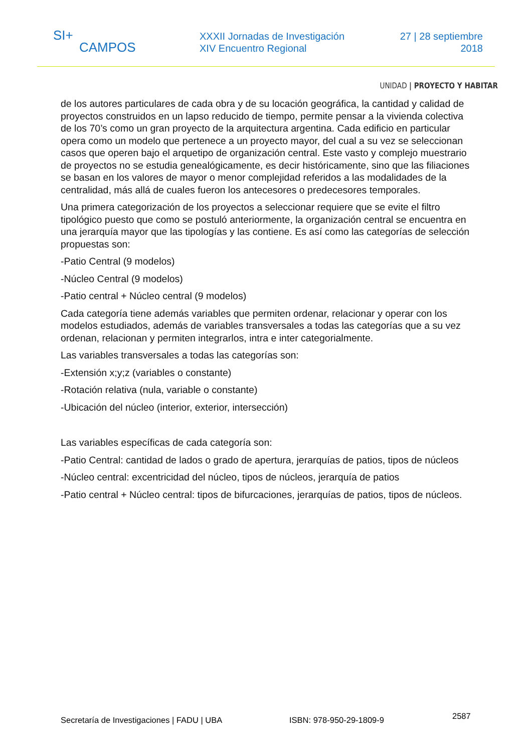SI+
CAMPOS
XXXII Jornadas de Investigación
XIV Encuentro Regional
27 | 28 septiembre
2018
UNIDAD | PROYECTO Y HABITAR
de los autores particulares de cada obra y de su locación geográfica, la cantidad y calidad de proyectos construidos en un lapso reducido de tiempo, permite pensar a la vivienda colectiva de los 70’s como un gran proyecto de la arquitectura argentina. Cada edificio en particular opera como un modelo que pertenece a un proyecto mayor, del cual a su vez se seleccionan casos que operen bajo el arquetipo de organización central. Este vasto y complejo muestrario de proyectos no se estudia genealógicamente, es decir históricamente, sino que las filiaciones se basan en los valores de mayor o menor complejidad referidos a las modalidades de la centralidad, más allá de cuales fueron los antecesores o predecesores temporales.
Una primera categorización de los proyectos a seleccionar requiere que se evite el filtro tipológico puesto que como se postuló anteriormente, la organización central se encuentra en una jerarquía mayor que las tipologías y las contiene. Es así como las categorías de selección propuestas son:
-Patio Central (9 modelos)
-Núcleo Central (9 modelos)
-Patio central + Núcleo central (9 modelos)
Cada categoría tiene además variables que permiten ordenar, relacionar y operar con los modelos estudiados, además de variables transversales a todas las categorías que a su vez ordenan, relacionan y permiten integrarlos, intra e inter categorialmente.
Las variables transversales a todas las categorías son:
-Extensión x;y;z (variables o constante)
-Rotación relativa (nula, variable o constante)
-Ubicación del núcleo (interior, exterior, intersección)
Las variables específicas de cada categoría son:
-Patio Central: cantidad de lados o grado de apertura, jerarquías de patios, tipos de núcleos
-Núcleo central: excentricidad del núcleo, tipos de núcleos, jerarquía de patios
-Patio central + Núcleo central: tipos de bifurcaciones, jerarquías de patios, tipos de núcleos.
Secretaría de Investigaciones | FADU | UBA ISBN: 978-950-29-1809-9 2587